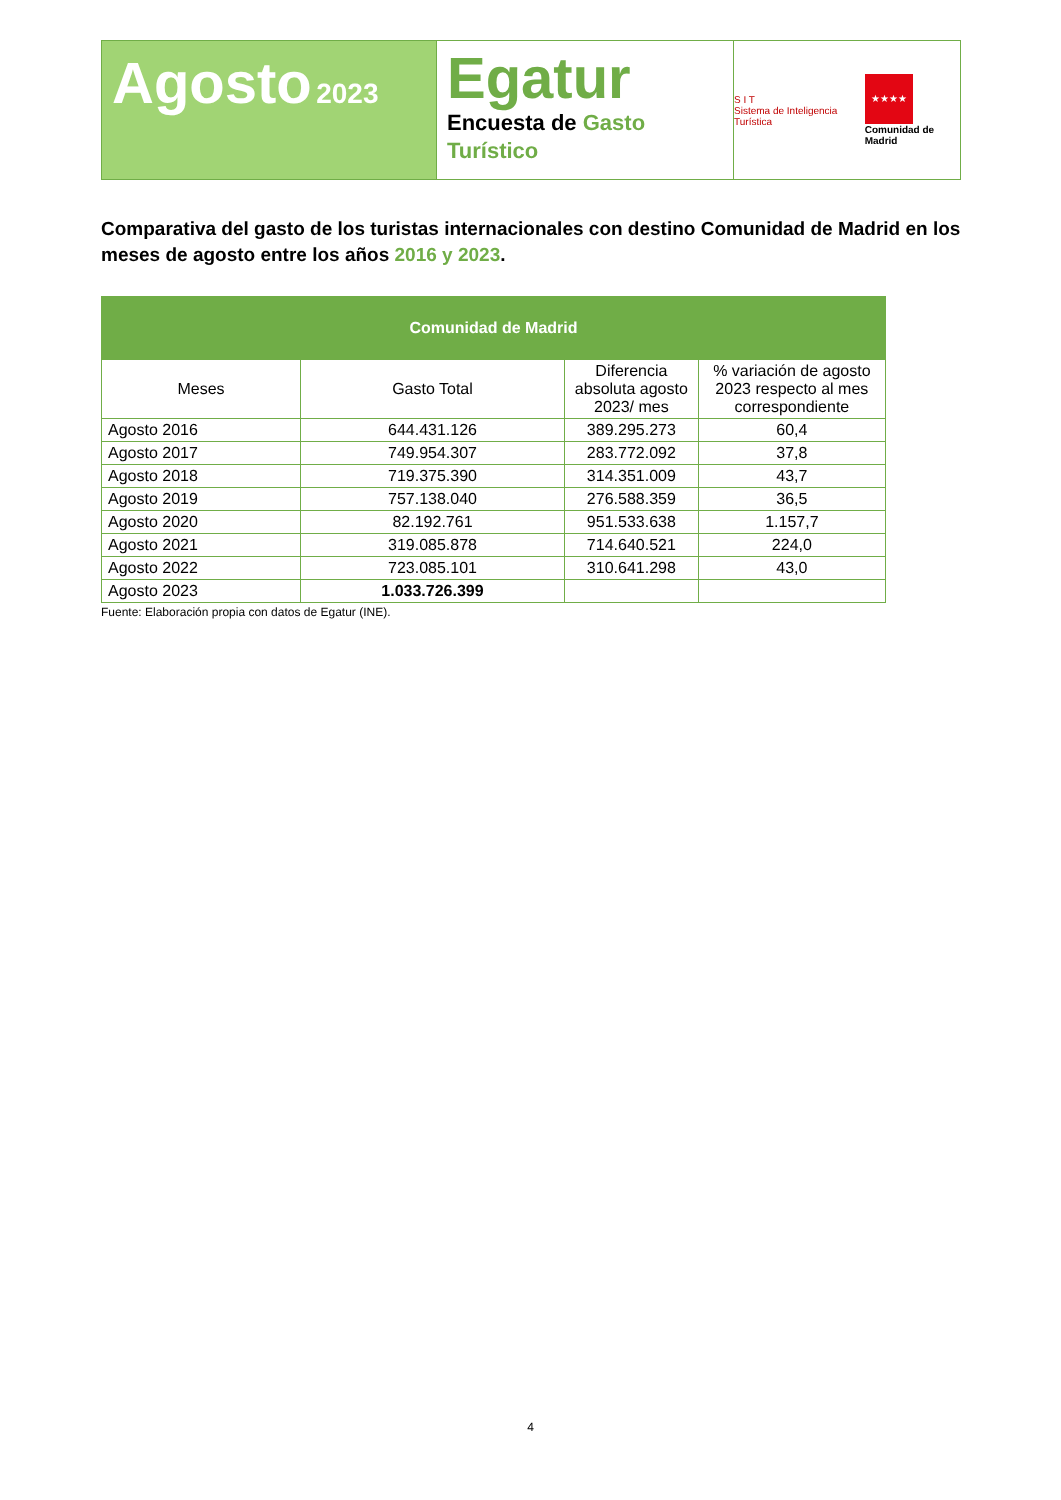Agosto 2023
Egatur
Encuesta de Gasto Turístico
S I T
Sistema de Inteligencia Turística
★★★★
Comunidad de Madrid
Comparativa del gasto de los turistas internacionales con destino Comunidad de Madrid en los meses de agosto entre los años 2016 y 2023.
| Comunidad de Madrid | | | |
| --- | --- | --- | --- |
| Meses | Gasto Total | Diferencia absoluta agosto 2023/ mes | % variación de agosto 2023 respecto al mes correspondiente |
| Agosto 2016 | 644.431.126 | 389.295.273 | 60,4 |
| Agosto 2017 | 749.954.307 | 283.772.092 | 37,8 |
| Agosto 2018 | 719.375.390 | 314.351.009 | 43,7 |
| Agosto 2019 | 757.138.040 | 276.588.359 | 36,5 |
| Agosto 2020 | 82.192.761 | 951.533.638 | 1.157,7 |
| Agosto 2021 | 319.085.878 | 714.640.521 | 224,0 |
| Agosto 2022 | 723.085.101 | 310.641.298 | 43,0 |
| Agosto 2023 | 1.033.726.399 | | |
Fuente: Elaboración propia con datos de Egatur (INE).
4